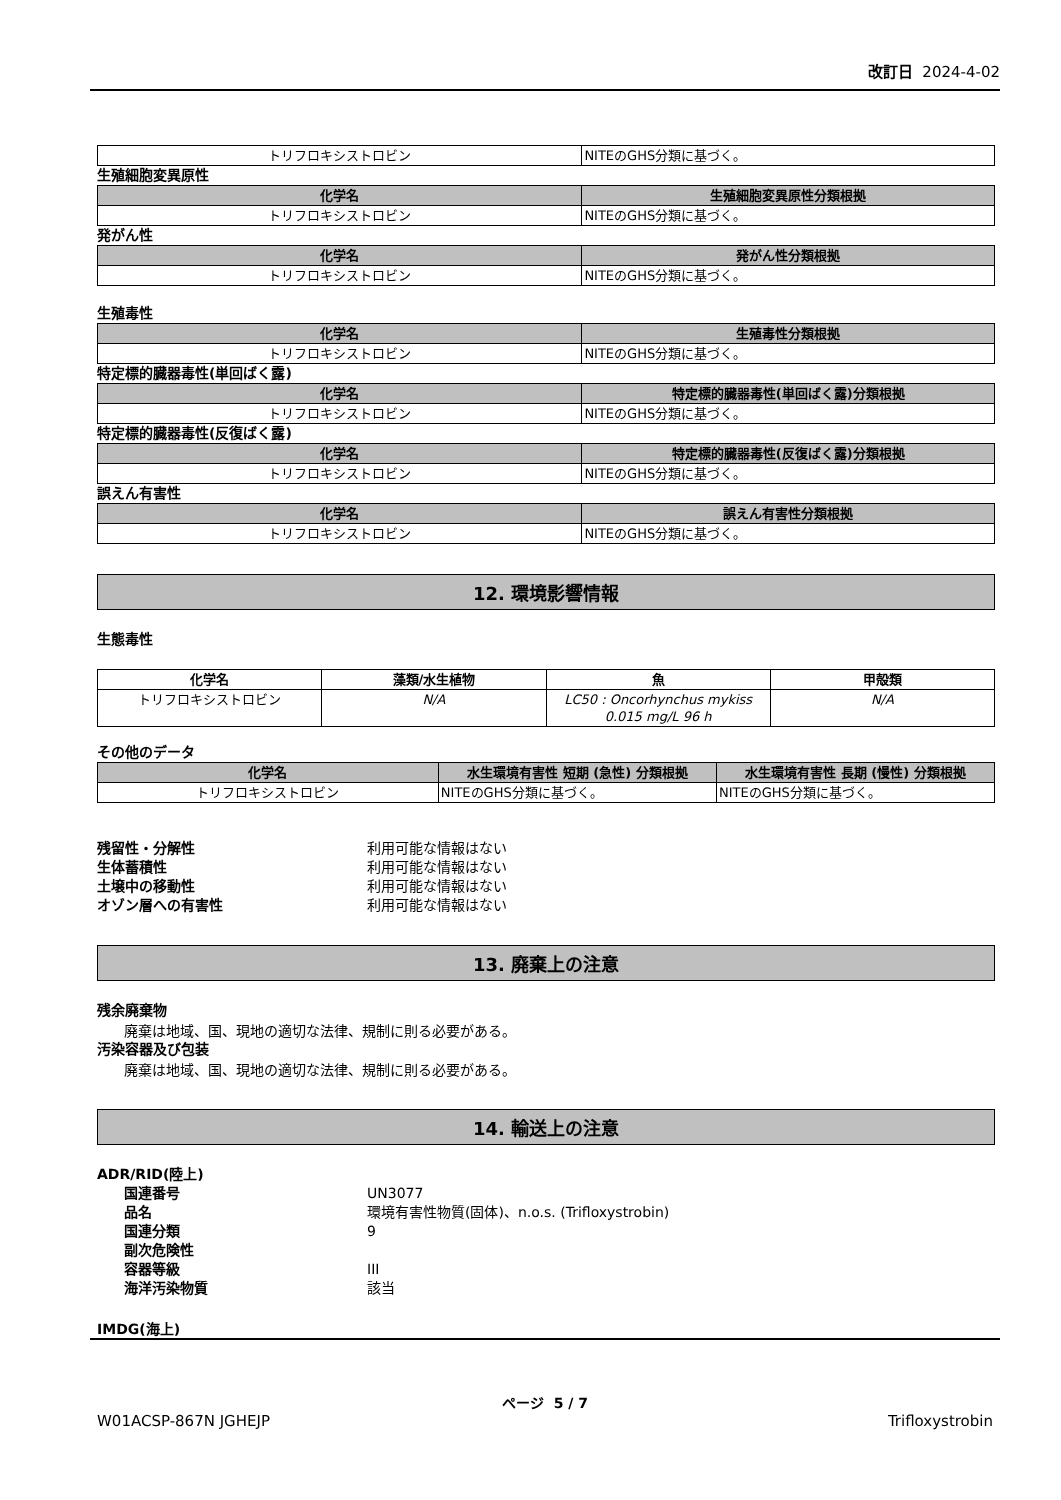改訂日 2024-4-02
| トリフロキシストロビン | NITEのGHS分類に基づく。 |
生殖細胞変異原性
| 化学名 | 生殖細胞変異原性分類根拠 |
| --- | --- |
| トリフロキシストロビン | NITEのGHS分類に基づく。 |
発がん性
| 化学名 | 発がん性分類根拠 |
| --- | --- |
| トリフロキシストロビン | NITEのGHS分類に基づく。 |
生殖毒性
| 化学名 | 生殖毒性分類根拠 |
| --- | --- |
| トリフロキシストロビン | NITEのGHS分類に基づく。 |
特定標的臓器毒性(単回ばく露)
| 化学名 | 特定標的臓器毒性(単回ばく露)分類根拠 |
| --- | --- |
| トリフロキシストロビン | NITEのGHS分類に基づく。 |
特定標的臓器毒性(反復ばく露)
| 化学名 | 特定標的臓器毒性(反復ばく露)分類根拠 |
| --- | --- |
| トリフロキシストロビン | NITEのGHS分類に基づく。 |
誤えん有害性
| 化学名 | 誤えん有害性分類根拠 |
| --- | --- |
| トリフロキシストロビン | NITEのGHS分類に基づく。 |
12. 環境影響情報
生態毒性
| 化学名 | 藻類/水生植物 | 魚 | 甲殻類 |
| --- | --- | --- | --- |
| トリフロキシストロビン | N/A | LC50 : Oncorhynchus mykiss 0.015 mg/L 96 h | N/A |
その他のデータ
| 化学名 | 水生環境有害性 短期 (急性) 分類根拠 | 水生環境有害性 長期 (慢性) 分類根拠 |
| --- | --- | --- |
| トリフロキシストロビン | NITEのGHS分類に基づく。 | NITEのGHS分類に基づく。 |
残留性・分解性 利用可能な情報はない
生体蓄積性 利用可能な情報はない
土壌中の移動性 利用可能な情報はない
オゾン層への有害性 利用可能な情報はない
13. 廃棄上の注意
残余廃棄物
廃棄は地域、国、現地の適切な法律、規制に則る必要がある。
汚染容器及び包装
廃棄は地域、国、現地の適切な法律、規制に則る必要がある。
14. 輸送上の注意
ADR/RID(陸上)
国連番号 UN3077
品名 環境有害性物質(固体)、n.o.s. (Trifloxystrobin)
国連分類 9
副次危険性
容器等級 III
海洋汚染物質 該当
IMDG(海上)
ページ 5 / 7
W01ACSP-867N JGHEJP Trifloxystrobin